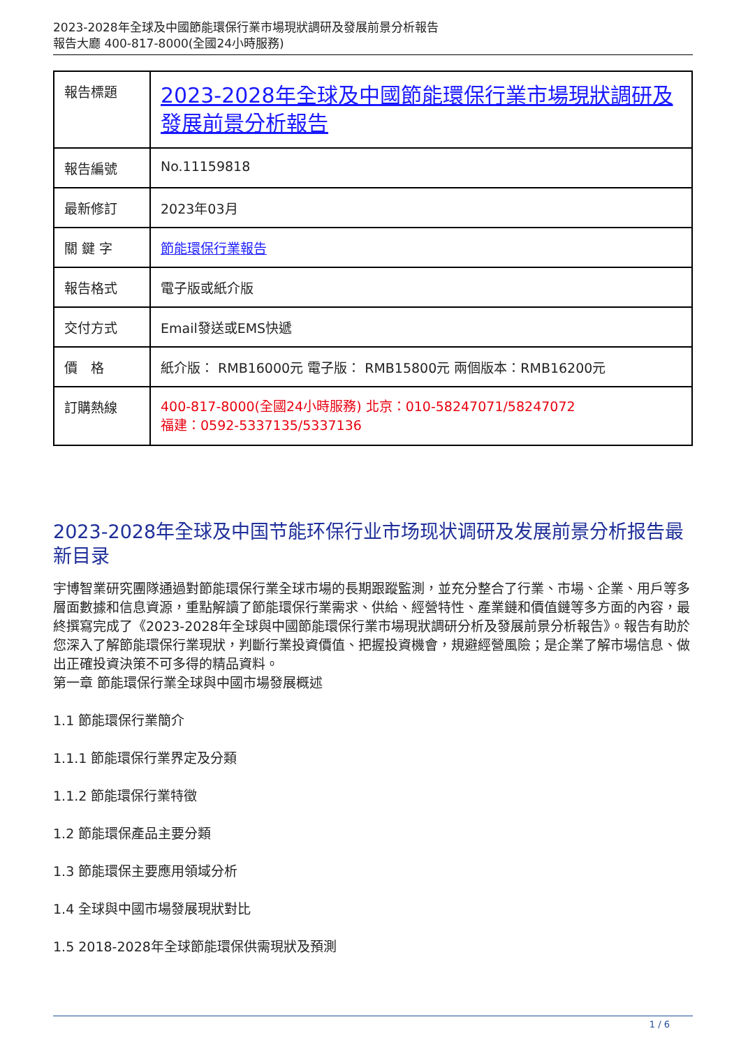2023-2028年全球及中國節能環保行業市場現狀調研及發展前景分析報告
報告大廳 400-817-8000(全國24小時服務)
| 報告標題 | 2023-2028年全球及中國節能環保行業市場現狀調研及發展前景分析報告 |
| 報告編號 | No.11159818 |
| 最新修訂 | 2023年03月 |
| 關 鍵 字 | 節能環保行業報告 |
| 報告格式 | 電子版或紙介版 |
| 交付方式 | Email發送或EMS快遞 |
| 價 格 | 紙介版： RMB16000元 電子版： RMB15800元 兩個版本：RMB16200元 |
| 訂購熱線 | 400-817-8000(全國24小時服務) 北京：010-58247071/58247072 福建：0592-5337135/5337136 |
2023-2028年全球及中国节能环保行业市场现状调研及发展前景分析报告最新目录
宇博智業研究團隊通過對節能環保行業全球市場的長期跟蹤監測，並充分整合了行業、市場、企業、用戶等多層面數據和信息資源，重點解讀了節能環保行業需求、供給、經營特性、產業鏈和價值鏈等多方面的內容，最終撰寫完成了《2023-2028年全球與中國節能環保行業市場現狀調研分析及發展前景分析報告》。報告有助於您深入了解節能環保行業現狀，判斷行業投資價值、把握投資機會，規避經營風險；是企業了解市場信息、做出正確投資決策不可多得的精品資料。
第一章 節能環保行業全球與中國市場發展概述
1.1 節能環保行業簡介
1.1.1 節能環保行業界定及分類
1.1.2 節能環保行業特徵
1.2 節能環保產品主要分類
1.3 節能環保主要應用領域分析
1.4 全球與中國市場發展現狀對比
1.5 2018-2028年全球節能環保供需現狀及預測
1 / 6